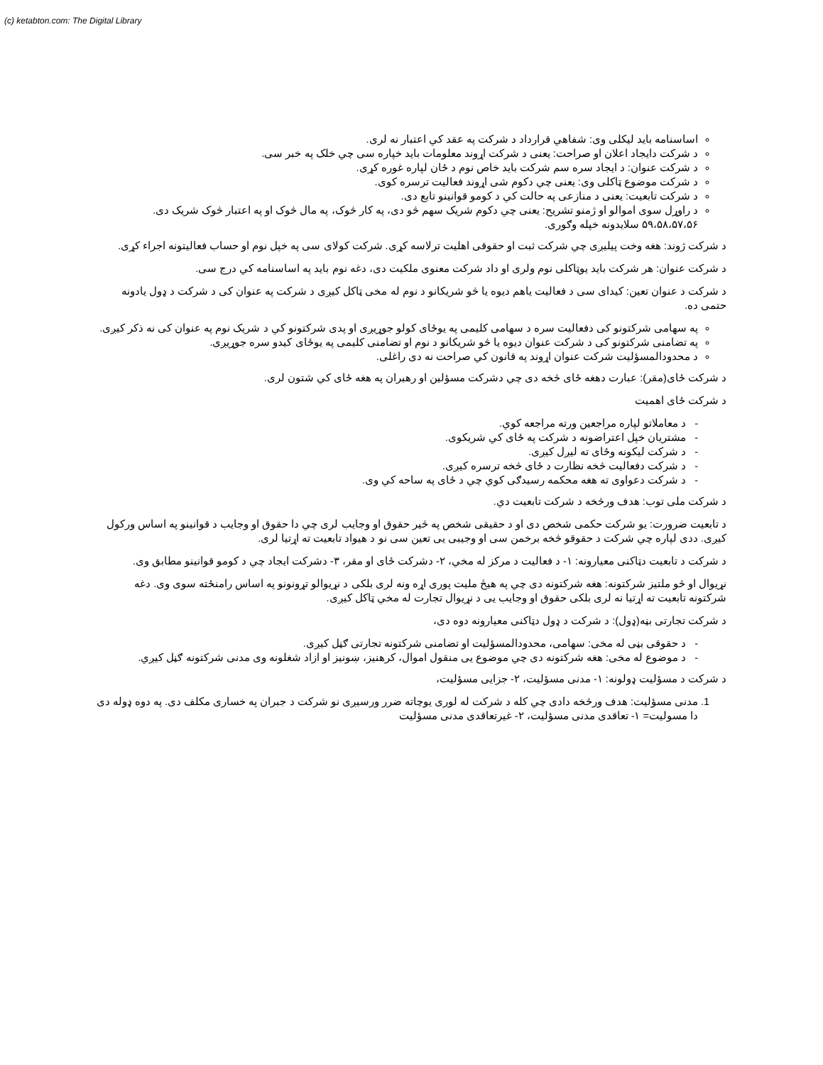(c) ketabton.com: The Digital Library
اساسنامه باید لیکلی وی: شفاهي قرارداد د شرکت په عقد کي اعتبار نه لری.
د شرکت دایجاد اعلان او صراحت: یعنی د شرکت اړوند معلومات باید خپاره سی چي خلک په خبر سی.
د شرکت عنوان: د ایجاد سره سم شرکت باید خاص نوم د ځان لپاره غوره کړی.
د شرکت موضوع ټاکلی وی: یعنی چي دکوم شی اړوند فعالیت ترسره کوی.
د شرکت تابعیت: یعنی د منازعی په حالت کي د کومو قوانینو تابع دی.
د راوړل سوی اموالو او ژمنو تشریح: یعنی چي دکوم شریک سهم څو دی، په کار څوک، په مال څوک او په اعتبار څوک شریک دی.
۵۹،۵۸،۵۷،۵۶ سلایدونه خپله وګوری.
د شرکت ژوند: هغه وخت پیلیږی چي شرکت ثبت او حقوقی اهلیت ترلاسه کړی. شرکت کولای سی په خپل نوم او حساب فعالیتونه اجراء کړی.
د شرکت عنوان: هر شرکت باید یوټاکلی نوم ولری او داد شرکت معنوی ملکیت دی، دغه نوم باید په اساسنامه کي درج سی.
د شرکت د عنوان تعین: کیدای سی د فعالیت یاهم دیوه یا څو شریکانو د نوم له مخی ټاکل کیږی د شرکت په عنوان کی د شرکت د ډول یادونه حتمی ده.
په سهامی شرکتونو کی دفعالیت سره د سهامی کلیمی په یوځای کولو جوړیږی او پدی شرکتونو کي د شریک نوم په عنوان کی نه ذکر کیږی.
په تضامنی شرکتونو کی د شرکت عنوان دیوه یا څو شریکانو د نوم او تضامنی کلیمی په یوځای کیدو سره جوړیږی.
د محدودالمسؤلیت شرکت عنوان اړوند په قانون کي صراحت نه دی راغلی.
د شرکت ځای(مقر): عبارت دهغه ځای څخه دی چي دشرکت مسؤلین او رهبران په هغه ځای کي شتون لری.
د شرکت ځای اهمیت
- د معاملاتو لپاره مراجعین ورته مراجعه کوي.
- مشتریان خپل اعتراضونه د شرکت په ځای کي شریکوی.
- د شرکت لیکونه وځای ته لیږل کیږی.
- د شرکت دفعالیت څخه نظارت د ځای څخه ترسره کیږی.
- د شرکت دعواوی ته هغه محکمه رسیدګی کوي چي د ځای په ساحه کي وی.
د شرکت ملی توب: هدف ورڅخه د شرکت تابعیت دي.
د تابعیت ضرورت: یو شرکت حکمی شخص دی او د حقیقی شخص په څیر حقوق او وجایب لری چي دا حقوق او وجایب د قوانینو په اساس ورکول کیږی. ددی لپاره چي شرکت د حقوقو څخه برخمن سی او وجیبی یی تعین سی نو د هیواد تابعیت ته اړتیا لری.
د شرکت د تابعیت دټاکنی معیارونه: ۱- د فعالیت د مرکز له مخي، ۲- دشرکت ځای او مقر، ۳- دشرکت ایجاد چي د کومو قوانینو مطابق وی.
نړیوال او څو ملتیز شرکتونه: هغه شرکتونه دی چي په هیڅ ملیت پوری اړه ونه لری بلکی د نړیوالو تړونونو په اساس رامنځته سوی وی. دغه شرکتونه تابعیت ته اړتیا نه لری بلکی حقوق او وجایب یی د نړیوال تجارت له مخي ټاکل کیږی.
د شرکت تجارتی بڼه(ډول): د شرکت د ډول دټاکنی معیارونه دوه دی،
- د حقوقی بڼی له مخی: سهامی، محدودالمسؤلیت او تضامنی شرکتونه تجارتی ګڼل کیږی.
- د موضوع له مخی: هغه شرکتونه دی چي موضوع یی منقول اموال، کرهنیز، ښونیز او ازاد شغلونه وی مدنی شرکتونه ګڼل کیږي.
د شرکت د مسؤلیت ډولونه: ۱- مدنی مسؤلیت، ۲- جزایی مسؤلیت،
1. مدنی مسؤلیت: هدف ورڅخه دادی چي کله د شرکت له لوری یوچاته ضرر ورسیږی نو شرکت د جبران په خساری مکلف دی. په دوه ډوله دی دا مسولیت= ۱- تعاقدی مدنی مسؤلیت، ۲- غیرتعاقدی مدنی مسؤلیت